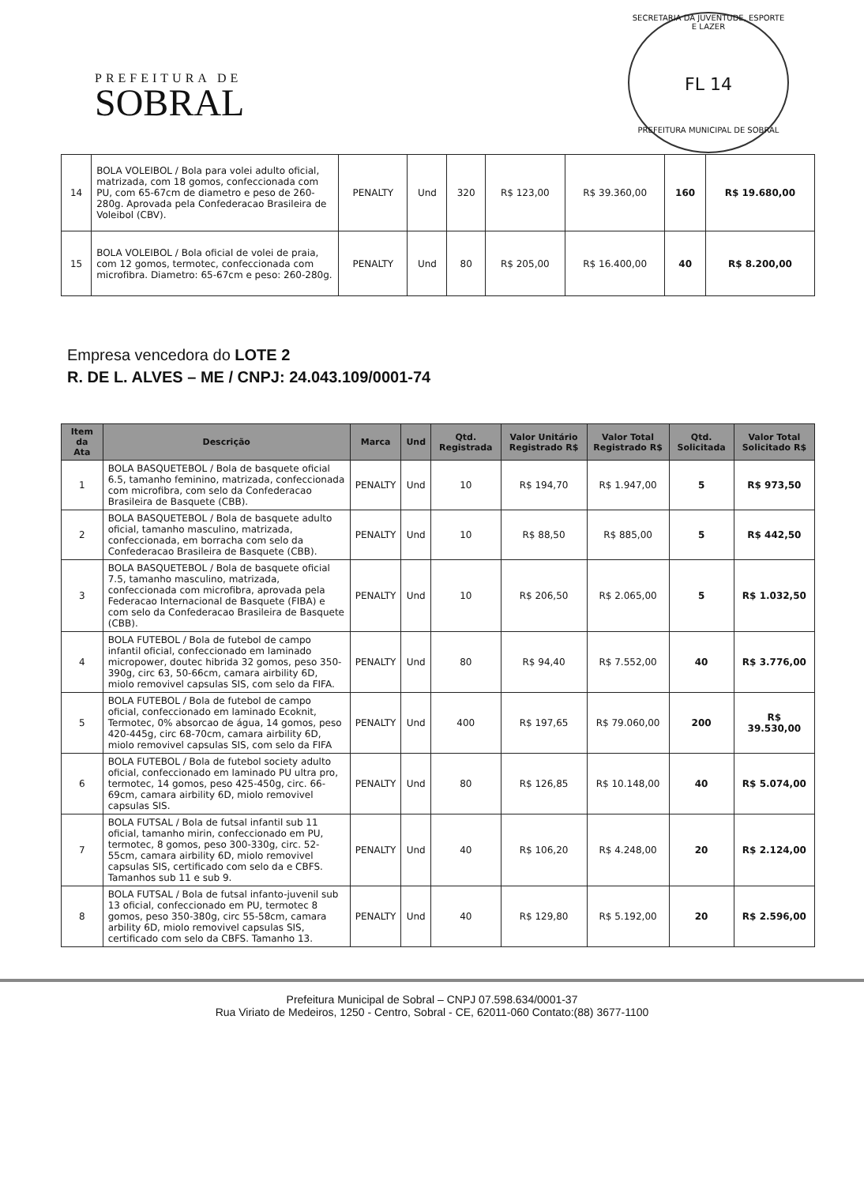PREFEITURA DE
SOBRAL
SECRETARIA DA JUVENTUDE, ESPORTE E LAZER
FL 14
PREFEITURA MUNICIPAL DE SOBRAL
| 14 | BOLA VOLEIBOL / Bola para volei adulto oficial, matrizada, com 18 gomos, confeccionada com PU, com 65-67cm de diametro e peso de 260-280g. Aprovada pela Confederacao Brasileira de Voleibol (CBV). | PENALTY | Und | 320 | R$ 123,00 | R$ 39.360,00 | 160 | R$ 19.680,00 |
| 15 | BOLA VOLEIBOL / Bola oficial de volei de praia, com 12 gomos, termotec, confeccionada com microfibra. Diametro: 65-67cm e peso: 260-280g. | PENALTY | Und | 80 | R$ 205,00 | R$ 16.400,00 | 40 | R$ 8.200,00 |
Empresa vencedora do LOTE 2
R. DE L. ALVES – ME / CNPJ: 24.043.109/0001-74
| Item da Ata | Descrição | Marca | Und | Qtd. Registrada | Valor Unitário Registrado R$ | Valor Total Registrado R$ | Qtd. Solicitada | Valor Total Solicitado R$ |
| --- | --- | --- | --- | --- | --- | --- | --- | --- |
| 1 | BOLA BASQUETEBOL / Bola de basquete oficial 6.5, tamanho feminino, matrizada, confeccionada com microfibra, com selo da Confederacao Brasileira de Basquete (CBB). | PENALTY | Und | 10 | R$ 194,70 | R$ 1.947,00 | 5 | R$ 973,50 |
| 2 | BOLA BASQUETEBOL / Bola de basquete adulto oficial, tamanho masculino, matrizada, confeccionada, em borracha com selo da Confederacao Brasileira de Basquete (CBB). | PENALTY | Und | 10 | R$ 88,50 | R$ 885,00 | 5 | R$ 442,50 |
| 3 | BOLA BASQUETEBOL / Bola de basquete oficial 7.5, tamanho masculino, matrizada, confeccionada com microfibra, aprovada pela Federacao Internacional de Basquete (FIBA) e com selo da Confederacao Brasileira de Basquete (CBB). | PENALTY | Und | 10 | R$ 206,50 | R$ 2.065,00 | 5 | R$ 1.032,50 |
| 4 | BOLA FUTEBOL / Bola de futebol de campo infantil oficial, confeccionado em laminado micropower, doutec hibrida 32 gomos, peso 350-390g, circ 63, 50-66cm, camara airbility 6D, miolo removivel capsulas SIS, com selo da FIFA. | PENALTY | Und | 80 | R$ 94,40 | R$ 7.552,00 | 40 | R$ 3.776,00 |
| 5 | BOLA FUTEBOL / Bola de futebol de campo oficial, confeccionado em laminado Ecoknit, Termotec, 0% absorcao de água, 14 gomos, peso 420-445g, circ 68-70cm, camara airbility 6D, miolo removivel capsulas SIS, com selo da FIFA | PENALTY | Und | 400 | R$ 197,65 | R$ 79.060,00 | 200 | R$ 39.530,00 |
| 6 | BOLA FUTEBOL / Bola de futebol society adulto oficial, confeccionado em laminado PU ultra pro, termotec, 14 gomos, peso 425-450g, circ. 66-69cm, camara airbility 6D, miolo removivel capsulas SIS. | PENALTY | Und | 80 | R$ 126,85 | R$ 10.148,00 | 40 | R$ 5.074,00 |
| 7 | BOLA FUTSAL / Bola de futsal infantil sub 11 oficial, tamanho mirin, confeccionado em PU, termotec, 8 gomos, peso 300-330g, circ. 52-55cm, camara airbility 6D, miolo removivel capsulas SIS, certificado com selo da e CBFS. Tamanhos sub 11 e sub 9. | PENALTY | Und | 40 | R$ 106,20 | R$ 4.248,00 | 20 | R$ 2.124,00 |
| 8 | BOLA FUTSAL / Bola de futsal infanto-juvenil sub 13 oficial, confeccionado em PU, termotec 8 gomos, peso 350-380g, circ 55-58cm, camara arbility 6D, miolo removivel capsulas SIS, certificado com selo da CBFS. Tamanho 13. | PENALTY | Und | 40 | R$ 129,80 | R$ 5.192,00 | 20 | R$ 2.596,00 |
Prefeitura Municipal de Sobral – CNPJ 07.598.634/0001-37
Rua Viriato de Medeiros, 1250 - Centro, Sobral - CE, 62011-060 Contato:(88) 3677-1100